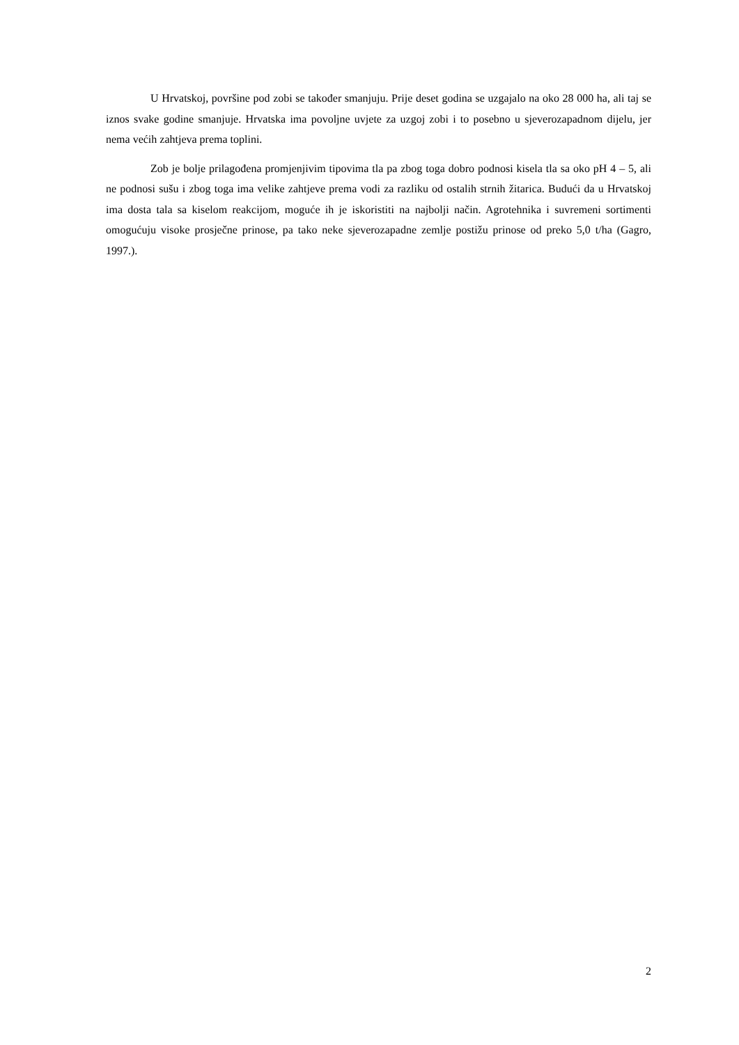U Hrvatskoj, površine pod zobi se također smanjuju. Prije deset godina se uzgajalo na oko 28 000 ha, ali taj se iznos svake godine smanjuje. Hrvatska ima povoljne uvjete za uzgoj zobi i to posebno u sjeverozapadnom dijelu, jer nema većih zahtjeva prema toplini.
Zob je bolje prilagođena promjenjivim tipovima tla pa zbog toga dobro podnosi kisela tla sa oko pH 4 – 5, ali ne podnosi sušu i zbog toga ima velike zahtjeve prema vodi za razliku od ostalih strnih žitarica. Budući da u Hrvatskoj ima dosta tala sa kiselom reakcijom, moguće ih je iskoristiti na najbolji način. Agrotehnika i suvremeni sortimenti omogućuju visoke prosječne prinose, pa tako neke sjeverozapadne zemlje postižu prinose od preko 5,0 t/ha (Gagro, 1997.).
2